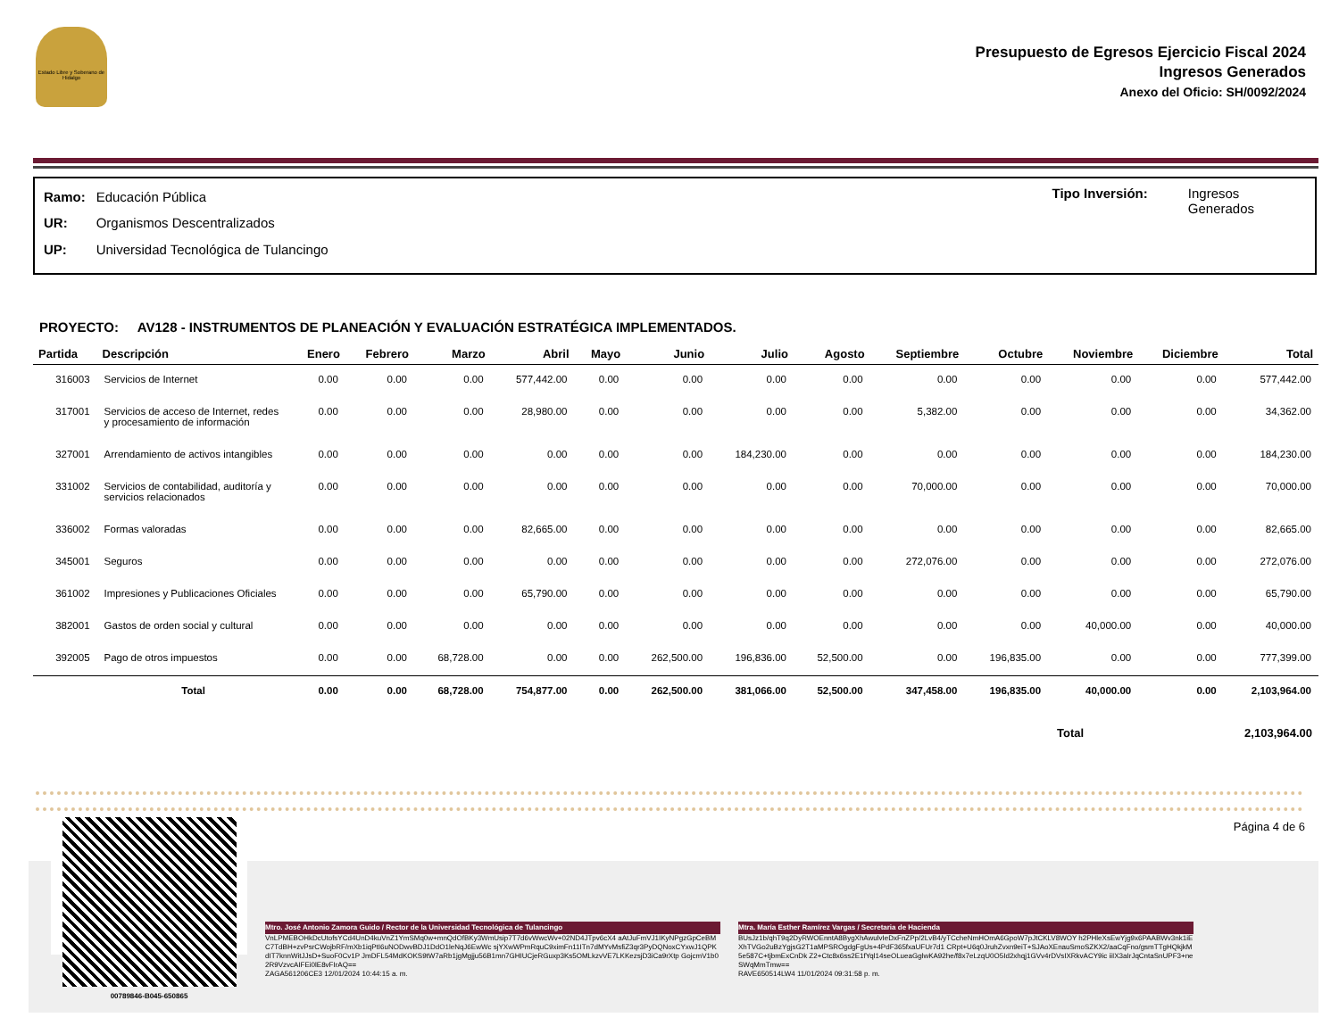Estado Libre y Soberano de Hidalgo
Presupuesto de Egresos Ejercicio Fiscal 2024
Ingresos Generados
Anexo del Oficio: SH/0092/2024
| Ramo: | Educación Pública |
| UR: | Organismos Descentralizados |
| UP: | Universidad Tecnológica de Tulancingo |
Tipo Inversión: Ingresos
Generados
PROYECTO: AV128 - INSTRUMENTOS DE PLANEACIÓN Y EVALUACIÓN ESTRATÉGICA IMPLEMENTADOS.
| Partida | Descripción | Enero | Febrero | Marzo | Abril | Mayo | Junio | Julio | Agosto | Septiembre | Octubre | Noviembre | Diciembre | Total |
| --- | --- | --- | --- | --- | --- | --- | --- | --- | --- | --- | --- | --- | --- | --- |
| 316003 | Servicios de Internet | 0.00 | 0.00 | 0.00 | 577,442.00 | 0.00 | 0.00 | 0.00 | 0.00 | 0.00 | 0.00 | 0.00 | 0.00 | 577,442.00 |
| 317001 | Servicios de acceso de Internet, redes y procesamiento de información | 0.00 | 0.00 | 0.00 | 28,980.00 | 0.00 | 0.00 | 0.00 | 0.00 | 5,382.00 | 0.00 | 0.00 | 0.00 | 34,362.00 |
| 327001 | Arrendamiento de activos intangibles | 0.00 | 0.00 | 0.00 | 0.00 | 0.00 | 0.00 | 184,230.00 | 0.00 | 0.00 | 0.00 | 0.00 | 0.00 | 184,230.00 |
| 331002 | Servicios de contabilidad, auditoría y servicios relacionados | 0.00 | 0.00 | 0.00 | 0.00 | 0.00 | 0.00 | 0.00 | 0.00 | 70,000.00 | 0.00 | 0.00 | 0.00 | 70,000.00 |
| 336002 | Formas valoradas | 0.00 | 0.00 | 0.00 | 82,665.00 | 0.00 | 0.00 | 0.00 | 0.00 | 0.00 | 0.00 | 0.00 | 0.00 | 82,665.00 |
| 345001 | Seguros | 0.00 | 0.00 | 0.00 | 0.00 | 0.00 | 0.00 | 0.00 | 0.00 | 272,076.00 | 0.00 | 0.00 | 0.00 | 272,076.00 |
| 361002 | Impresiones y Publicaciones Oficiales | 0.00 | 0.00 | 0.00 | 65,790.00 | 0.00 | 0.00 | 0.00 | 0.00 | 0.00 | 0.00 | 0.00 | 0.00 | 65,790.00 |
| 382001 | Gastos de orden social y cultural | 0.00 | 0.00 | 0.00 | 0.00 | 0.00 | 0.00 | 0.00 | 0.00 | 0.00 | 0.00 | 40,000.00 | 0.00 | 40,000.00 |
| 392005 | Pago de otros impuestos | 0.00 | 0.00 | 68,728.00 | 0.00 | 0.00 | 262,500.00 | 196,836.00 | 52,500.00 | 0.00 | 196,835.00 | 0.00 | 0.00 | 777,399.00 |
| | Total | 0.00 | 0.00 | 68,728.00 | 754,877.00 | 0.00 | 262,500.00 | 381,066.00 | 52,500.00 | 347,458.00 | 196,835.00 | 40,000.00 | 0.00 | 2,103,964.00 |
Total 2,103,964.00
Página 4 de 6
00789846-B045-650865
Mtro. José Antonio Zamora Guido / Rector de la Universidad Tecnológica de Tulancingo
VnLPMEBOHkDcUtofsYCd4UnD4kuVnZ1YmSMq0w+mnQdOfBKy3WmUsip7T7d6vWwcWv+02ND4JTpv6cX4 aAtJuFmVJ1IKyNPgzGpCeBMC7TdBH+zvPsrCWojbRF/mXb1iqPtI6uNODwvBDJ1DdO1leNqJ6EwWc sjYXwWPmRquC9ximFn11ITn7dMYvMsfiZ3qr3PyDQNoxCYxwJ1QPKdIT7knnWitJJsD+SuoF0Cv1P JmDFL54MdKOKS9tW7aRb1jgMgjju56B1mn7GHIUCjeRGuxp3Ks5OMLkzvVE7LKKezsjD3iCa9rXtp GojcmV1b02R9VzvcAIFEi0lE8vFIrAQ==
ZAGA561206CE3 12/01/2024 10:44:15 a. m.
Mtra. María Esther Ramírez Vargas / Secretaria de Hacienda
BUsJz1b/qhT9q2DyRWOEnntA8BygXhAwulvIeDxFnZPp/2LvB4/yTCcheNmHOmA6GpoW7pJtCKLV8WOY h2PHleXsEwYjg9x6PAABWv3nk1iEXhTVGo2uBzYgjsG2T1aMPSROgdgFgUs+4PdF365fxaUFUr7d1 CRpt+U6q0JruhZvxn9eiT+SJAoXEnauSmoSZKX2/aaCqFno/gsmTTgHQkjkM5e587C+tjbmExCnDk Z2+Ctc8x6ss2E1fYql14seOLueaGglwKA92he/f8x7eLzqU0O5Id2xhqj1GVv4rDVsIXRkvACY9ic iiIX3aIrJqCntaSnUPF3+neSWqMmTmw==
RAVE650514LW4 11/01/2024 09:31:58 p. m.